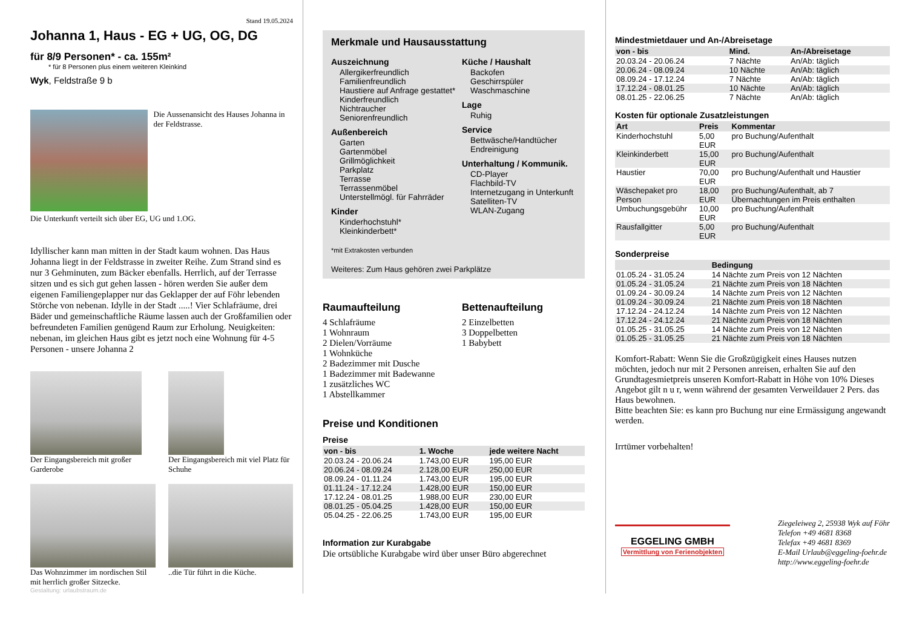Stand 19.05.2024
Johanna 1, Haus - EG + UG, OG, DG
für 8/9 Personen* - ca. 155m²
* für 8 Personen plus einem weiteren Kleinkind
Wyk, Feldstraße 9 b
Die Aussenansicht des Hauses Johanna in der Feldstrasse.
Die Unterkunft verteilt sich über EG, UG und 1.OG.
Idyllischer kann man mitten in der Stadt kaum wohnen. Das Haus Johanna liegt in der Feldstrasse in zweiter Reihe. Zum Strand sind es nur 3 Gehminuten, zum Bäcker ebenfalls. Herrlich, auf der Terrasse sitzen und es sich gut gehen lassen - hören werden Sie außer dem eigenen Familiengeplapper nur das Geklapper der auf Föhr lebenden Störche von nebenan. Idylle in der Stadt .....! Vier Schlafräume, drei Bäder und gemeinschaftliche Räume lassen auch der Großfamilien oder befreundeten Familien genügend Raum zur Erholung. Neuigkeiten: nebenan, im gleichen Haus gibt es jetzt noch eine Wohnung für 4-5 Personen - unsere Johanna 2
Der Eingangsbereich mit großer Garderobe
Der Eingangsbereich mit viel Platz für Schuhe
Das Wohnzimmer im nordischen Stil mit herrlich großer Sitzecke.
..die Tür führt in die Küche.
Gestaltung: urlaubstraum.de
Merkmale und Hausausstattung
Auszeichnung
Allergikerfreundlich
Familienfreundlich
Haustiere auf Anfrage gestattet*
Kinderfreundlich
Nichtraucher
Seniorenfreundlich
Außenbereich
Garten
Gartenmöbel
Grillmöglichkeit
Parkplatz
Terrasse
Terrassenmöbel
Unterstellmögl. für Fahrräder
Kinder
Kinderhochstuhl*
Kleinkinderbett*
Küche / Haushalt
Backofen
Geschirrspüler
Waschmaschine
Lage
Ruhig
Service
Bettwäsche/Handtücher
Endreinigung
Unterhaltung / Kommunik.
CD-Player
Flachbild-TV
Internetzugang in Unterkunft
Satelliten-TV
WLAN-Zugang
*mit Extrakosten verbunden
Weiteres: Zum Haus gehören zwei Parkplätze
Raumaufteilung
4 Schlafräume
1 Wohnraum
2 Dielen/Vorräume
1 Wohnküche
2 Badezimmer mit Dusche
1 Badezimmer mit Badewanne
1 zusätzliches WC
1 Abstellkammer
Bettenaufteilung
2 Einzelbetten
3 Doppelbetten
1 Babybett
Preise und Konditionen
Preise
| von - bis | 1. Woche | jede weitere Nacht |
| --- | --- | --- |
| 20.03.24 - 20.06.24 | 1.743,00 EUR | 195,00 EUR |
| 20.06.24 - 08.09.24 | 2.128,00 EUR | 250,00 EUR |
| 08.09.24 - 01.11.24 | 1.743,00 EUR | 195,00 EUR |
| 01.11.24 - 17.12.24 | 1.428,00 EUR | 150,00 EUR |
| 17.12.24 - 08.01.25 | 1.988,00 EUR | 230,00 EUR |
| 08.01.25 - 05.04.25 | 1.428,00 EUR | 150,00 EUR |
| 05.04.25 - 22.06.25 | 1.743,00 EUR | 195,00 EUR |
Information zur Kurabgabe
Die ortsübliche Kurabgabe wird über unser Büro abgerechnet
Mindestmietdauer und An-/Abreisetage
| von - bis | Mind. | An-/Abreisetage |
| --- | --- | --- |
| 20.03.24 - 20.06.24 | 7 Nächte | An/Ab: täglich |
| 20.06.24 - 08.09.24 | 10 Nächte | An/Ab: täglich |
| 08.09.24 - 17.12.24 | 7 Nächte | An/Ab: täglich |
| 17.12.24 - 08.01.25 | 10 Nächte | An/Ab: täglich |
| 08.01.25 - 22.06.25 | 7 Nächte | An/Ab: täglich |
Kosten für optionale Zusatzleistungen
| Art | Preis | Kommentar |
| --- | --- | --- |
| Kinderhochstuhl | 5,00 EUR | pro Buchung/Aufenthalt |
| Kleinkinderbett | 15,00 EUR | pro Buchung/Aufenthalt |
| Haustier | 70,00 EUR | pro Buchung/Aufenthalt und Haustier |
| Wäschepaket pro Person | 18,00 EUR | pro Buchung/Aufenthalt, ab 7 Übernachtungen im Preis enthalten |
| Umbuchungsgebühr | 10,00 EUR | pro Buchung/Aufenthalt |
| Rausfallgitter | 5,00 EUR | pro Buchung/Aufenthalt |
Sonderpreise
| | Bedingung |
| --- | --- |
| 01.05.24 - 31.05.24 | 14 Nächte zum Preis von 12 Nächten |
| 01.05.24 - 31.05.24 | 21 Nächte zum Preis von 18 Nächten |
| 01.09.24 - 30.09.24 | 14 Nächte zum Preis von 12 Nächten |
| 01.09.24 - 30.09.24 | 21 Nächte zum Preis von 18 Nächten |
| 17.12.24 - 24.12.24 | 14 Nächte zum Preis von 12 Nächten |
| 17.12.24 - 24.12.24 | 21 Nächte zum Preis von 18 Nächten |
| 01.05.25 - 31.05.25 | 14 Nächte zum Preis von 12 Nächten |
| 01.05.25 - 31.05.25 | 21 Nächte zum Preis von 18 Nächten |
Komfort-Rabatt: Wenn Sie die Großzügigkeit eines Hauses nutzen möchten, jedoch nur mit 2 Personen anreisen, erhalten Sie auf den Grundtagesmietpreis unseren Komfort-Rabatt in Höhe von 10% Dieses Angebot gilt n u r, wenn während der gesamten Verweildauer 2 Pers. das Haus bewohnen.
Bitte beachten Sie: es kann pro Buchung nur eine Ermässigung angewandt werden.
Irrtümer vorbehalten!
EGGELING GMBH
Vermittlung von Ferienobjekten
Ziegeleiweg 2, 25938 Wyk auf Föhr
Telefon +49 4681 8368
Telefax +49 4681 8369
E-Mail Urlaub@eggeling-foehr.de
http://www.eggeling-foehr.de